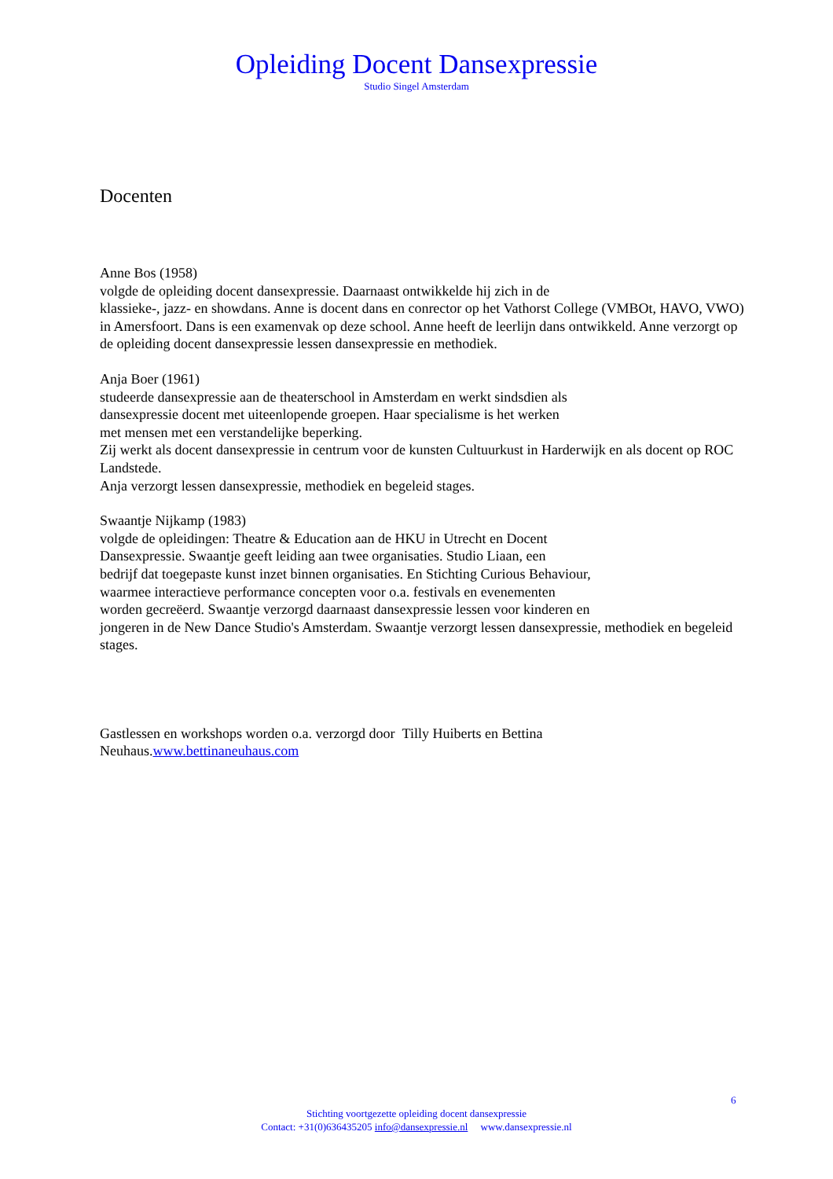Opleiding Docent Dansexpressie
Studio Singel Amsterdam
Docenten
Anne Bos (1958)
volgde de opleiding docent dansexpressie. Daarnaast ontwikkelde hij zich in de
klassieke-, jazz- en showdans. Anne is docent dans en conrector op het Vathorst College (VMBOt, HAVO, VWO) in Amersfoort. Dans is een examenvak op deze school. Anne heeft de leerlijn dans ontwikkeld. Anne verzorgt op de opleiding docent dansexpressie lessen dansexpressie en methodiek.
Anja Boer (1961)
studeerde dansexpressie aan de theaterschool in Amsterdam en werkt sindsdien als
dansexpressie docent met uiteenlopende groepen. Haar specialisme is het werken
met mensen met een verstandelijke beperking.
Zij werkt als docent dansexpressie in centrum voor de kunsten Cultuurkust in Harderwijk en als docent op ROC Landstede.
Anja verzorgt lessen dansexpressie, methodiek en begeleid stages.
Swaantje Nijkamp (1983)
volgde de opleidingen: Theatre & Education aan de HKU in Utrecht en Docent
Dansexpressie. Swaantje geeft leiding aan twee organisaties. Studio Liaan, een
bedrijf dat toegepaste kunst inzet binnen organisaties. En Stichting Curious Behaviour,
waarmee interactieve performance concepten voor o.a. festivals en evenementen
worden gecreëerd. Swaantje verzorgd daarnaast dansexpressie lessen voor kinderen en
jongeren in de New Dance Studio's Amsterdam. Swaantje verzorgt lessen dansexpressie, methodiek en begeleid stages.
Gastlessen en workshops worden o.a. verzorgd door Tilly Huiberts en Bettina
Neuhaus.www.bettinaneuhaus.com
6
Stichting voortgezette opleiding docent dansexpressie
Contact: +31(0)636435205 info@dansexpressie.nl www.dansexpressie.nl